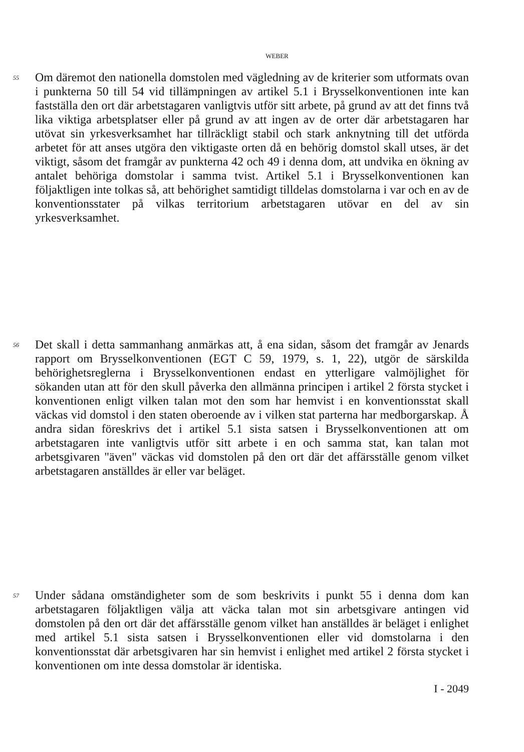WEBER
55
Om däremot den nationella domstolen med vägledning av de kriterier som utformats ovan i punkterna 50 till 54 vid tillämpningen av artikel 5.1 i Brysselkonventionen inte kan fastställa den ort där arbetstagaren vanligtvis utför sitt arbete, på grund av att det finns två lika viktiga arbetsplatser eller på grund av att ingen av de orter där arbetstagaren har utövat sin yrkesverksamhet har tillräckligt stabil och stark anknytning till det utförda arbetet för att anses utgöra den viktigaste orten då en behörig domstol skall utses, är det viktigt, såsom det framgår av punkterna 42 och 49 i denna dom, att undvika en ökning av antalet behöriga domstolar i samma tvist. Artikel 5.1 i Brysselkonventionen kan följaktligen inte tolkas så, att behörighet samtidigt tilldelas domstolarna i var och en av de konventionsstater på vilkas territorium arbetstagaren utövar en del av sin yrkesverksamhet.
56
Det skall i detta sammanhang anmärkas att, å ena sidan, såsom det framgår av Jenards rapport om Brysselkonventionen (EGT C 59, 1979, s. 1, 22), utgör de särskilda behörighetsreglerna i Brysselkonventionen endast en ytterligare valmöjlighet för sökanden utan att för den skull påverka den allmänna principen i artikel 2 första stycket i konventionen enligt vilken talan mot den som har hemvist i en konventionsstat skall väckas vid domstol i den staten oberoende av i vilken stat parterna har medborgarskap. Å andra sidan föreskrivs det i artikel 5.1 sista satsen i Brysselkonventionen att om arbetstagaren inte vanligtvis utför sitt arbete i en och samma stat, kan talan mot arbetsgivaren "även" väckas vid domstolen på den ort där det affärsställe genom vilket arbetstagaren anställdes är eller var beläget.
57
Under sådana omständigheter som de som beskrivits i punkt 55 i denna dom kan arbetstagaren följaktligen välja att väcka talan mot sin arbetsgivare antingen vid domstolen på den ort där det affärsställe genom vilket han anställdes är beläget i enlighet med artikel 5.1 sista satsen i Brysselkonventionen eller vid domstolarna i den konventionsstat där arbetsgivaren har sin hemvist i enlighet med artikel 2 första stycket i konventionen om inte dessa domstolar är identiska.
I - 2049